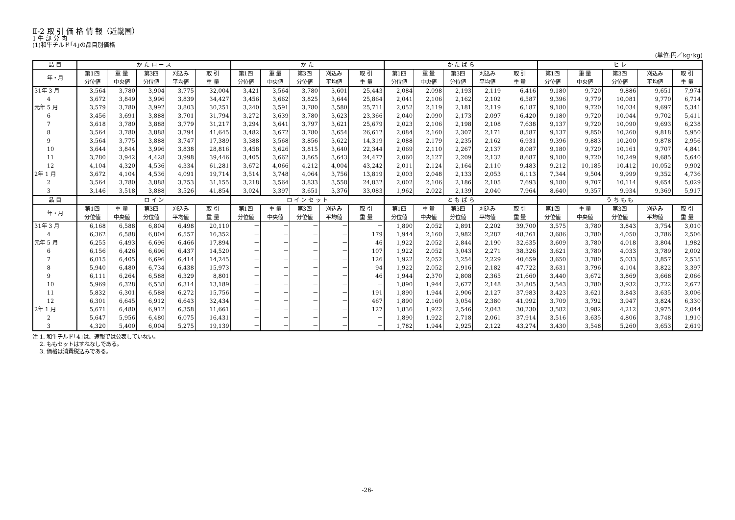Ⅱ-2 取 引 価 格 情 報（近畿圏）
1 牛 部 分 肉
(1)和牛チルド｢4｣の品目別価格
(単位:円／kg･kg)
| 品 目 | か た ロ ー ス | | | | | か た | | | | | か た ば ら | | | | | ヒ レ | | | | |
| --- | --- | --- | --- | --- | --- | --- | --- | --- | --- | --- | --- | --- | --- | --- | --- | --- | --- | --- | --- | --- |
| 年・月 | 第1四 分位値 | 重 量 中央値 | 第3四 分位値 | 刈込み 平均値 | 取 引 重 量 | 第1四 分位値 | 重 量 中央値 | 第3四 分位値 | 刈込み 平均値 | 取 引 重 量 | 第1四 分位値 | 重 量 中央値 | 第3四 分位値 | 刈込み 平均値 | 取 引 重 量 | 第1四 分位値 | 重 量 中央値 | 第3四 分位値 | 刈込み 平均値 | 取 引 重 量 |
| 31年 3 月 | 3,564 | 3,780 | 3,904 | 3,775 | 32,004 | 3,421 | 3,564 | 3,780 | 3,601 | 25,443 | 2,084 | 2,098 | 2,193 | 2,119 | 6,416 | 9,180 | 9,720 | 9,886 | 9,651 | 7,974 |
| 4 | 3,672 | 3,849 | 3,996 | 3,839 | 34,427 | 3,456 | 3,662 | 3,825 | 3,644 | 25,864 | 2,041 | 2,106 | 2,162 | 2,102 | 6,587 | 9,396 | 9,779 | 10,081 | 9,770 | 6,714 |
| 元年 5 月 | 3,579 | 3,780 | 3,992 | 3,803 | 30,251 | 3,240 | 3,591 | 3,780 | 3,580 | 25,711 | 2,052 | 2,119 | 2,181 | 2,119 | 6,187 | 9,180 | 9,720 | 10,034 | 9,697 | 5,341 |
| 6 | 3,456 | 3,691 | 3,888 | 3,701 | 31,794 | 3,272 | 3,639 | 3,780 | 3,623 | 23,366 | 2,040 | 2,090 | 2,173 | 2,097 | 6,420 | 9,180 | 9,720 | 10,044 | 9,702 | 5,411 |
| 7 | 3,618 | 3,780 | 3,888 | 3,779 | 31,217 | 3,294 | 3,641 | 3,797 | 3,621 | 25,679 | 2,023 | 2,106 | 2,198 | 2,108 | 7,638 | 9,137 | 9,720 | 10,090 | 9,693 | 6,238 |
| 8 | 3,564 | 3,780 | 3,888 | 3,794 | 41,645 | 3,482 | 3,672 | 3,780 | 3,654 | 26,612 | 2,084 | 2,160 | 2,307 | 2,171 | 8,587 | 9,137 | 9,850 | 10,260 | 9,818 | 5,950 |
| 9 | 3,564 | 3,775 | 3,888 | 3,747 | 17,389 | 3,388 | 3,568 | 3,856 | 3,622 | 14,319 | 2,088 | 2,179 | 2,235 | 2,162 | 6,931 | 9,396 | 9,883 | 10,200 | 9,878 | 2,956 |
| 10 | 3,644 | 3,844 | 3,996 | 3,838 | 28,816 | 3,458 | 3,626 | 3,815 | 3,640 | 22,344 | 2,069 | 2,110 | 2,267 | 2,137 | 8,087 | 9,180 | 9,720 | 10,161 | 9,707 | 4,841 |
| 11 | 3,780 | 3,942 | 4,428 | 3,998 | 39,446 | 3,405 | 3,662 | 3,865 | 3,643 | 24,477 | 2,060 | 2,127 | 2,209 | 2,132 | 8,687 | 9,180 | 9,720 | 10,249 | 9,685 | 5,640 |
| 12 | 4,104 | 4,320 | 4,536 | 4,334 | 61,281 | 3,672 | 4,066 | 4,212 | 4,004 | 43,242 | 2,011 | 2,124 | 2,164 | 2,110 | 9,483 | 9,212 | 10,185 | 10,412 | 10,052 | 9,902 |
| 2年 1 月 | 3,672 | 4,104 | 4,536 | 4,091 | 19,714 | 3,514 | 3,748 | 4,064 | 3,756 | 13,819 | 2,003 | 2,048 | 2,133 | 2,053 | 6,113 | 7,344 | 9,504 | 9,999 | 9,352 | 4,736 |
| 2 | 3,564 | 3,780 | 3,888 | 3,753 | 31,155 | 3,218 | 3,564 | 3,833 | 3,558 | 24,832 | 2,002 | 2,106 | 2,186 | 2,105 | 7,693 | 9,180 | 9,707 | 10,114 | 9,654 | 5,029 |
| 3 | 3,146 | 3,518 | 3,888 | 3,526 | 41,854 | 3,024 | 3,397 | 3,651 | 3,376 | 33,083 | 1,962 | 2,022 | 2,139 | 2,040 | 7,964 | 8,640 | 9,357 | 9,934 | 9,369 | 5,917 |
| 品 目 | ロ イ ン | | | | | ロ イ ン セ ッ ト | | | | | と も ば ら | | | | | う ち も も | | | | |
| 年・月 | 第1四 分位値 | 重 量 中央値 | 第3四 分位値 | 刈込み 平均値 | 取 引 重 量 | 第1四 分位値 | 重 量 中央値 | 第3四 分位値 | 刈込み 平均値 | 取 引 重 量 | 第1四 分位値 | 重 量 中央値 | 第3四 分位値 | 刈込み 平均値 | 取 引 重 量 | 第1四 分位値 | 重 量 中央値 | 第3四 分位値 | 刈込み 平均値 | 取 引 重 量 |
| 31年 3 月 | 6,168 | 6,588 | 6,804 | 6,498 | 20,110 | － | － | － | － | － | 1,890 | 2,052 | 2,891 | 2,202 | 39,700 | 3,575 | 3,780 | 3,843 | 3,754 | 3,010 |
| 4 | 6,362 | 6,588 | 6,804 | 6,557 | 16,352 | － | － | － | － | 179 | 1,944 | 2,160 | 2,982 | 2,287 | 48,261 | 3,686 | 3,780 | 4,050 | 3,786 | 2,506 |
| 元年 5 月 | 6,255 | 6,493 | 6,696 | 6,466 | 17,894 | － | － | － | － | 46 | 1,922 | 2,052 | 2,844 | 2,190 | 32,635 | 3,609 | 3,780 | 4,018 | 3,804 | 1,982 |
| 6 | 6,156 | 6,426 | 6,696 | 6,437 | 14,520 | － | － | － | － | 107 | 1,922 | 2,052 | 3,043 | 2,271 | 38,326 | 3,621 | 3,780 | 4,033 | 3,789 | 2,002 |
| 7 | 6,015 | 6,405 | 6,696 | 6,414 | 14,245 | － | － | － | － | 126 | 1,922 | 2,052 | 3,254 | 2,229 | 40,659 | 3,650 | 3,780 | 5,033 | 3,857 | 2,535 |
| 8 | 5,940 | 6,480 | 6,734 | 6,438 | 15,973 | － | － | － | － | 94 | 1,922 | 2,052 | 2,916 | 2,182 | 47,722 | 3,631 | 3,796 | 4,104 | 3,822 | 3,397 |
| 9 | 6,111 | 6,264 | 6,588 | 6,329 | 8,801 | － | － | － | － | 46 | 1,944 | 2,370 | 2,808 | 2,365 | 21,660 | 3,440 | 3,672 | 3,869 | 3,668 | 2,066 |
| 10 | 5,969 | 6,328 | 6,538 | 6,314 | 13,189 | － | － | － | － | － | 1,890 | 1,944 | 2,677 | 2,148 | 34,805 | 3,543 | 3,780 | 3,932 | 3,722 | 2,672 |
| 11 | 5,832 | 6,301 | 6,588 | 6,272 | 15,756 | － | － | － | － | 191 | 1,890 | 1,944 | 2,906 | 2,127 | 37,983 | 3,423 | 3,621 | 3,843 | 3,635 | 3,006 |
| 12 | 6,301 | 6,645 | 6,912 | 6,643 | 32,434 | － | － | － | － | 467 | 1,890 | 2,160 | 3,054 | 2,380 | 41,992 | 3,709 | 3,792 | 3,947 | 3,824 | 6,330 |
| 2年 1 月 | 5,671 | 6,480 | 6,912 | 6,358 | 11,661 | － | － | － | － | 127 | 1,836 | 1,922 | 2,546 | 2,043 | 30,230 | 3,582 | 3,982 | 4,212 | 3,975 | 2,044 |
| 2 | 5,647 | 5,956 | 6,480 | 6,075 | 16,431 | － | － | － | － | － | 1,890 | 1,922 | 2,718 | 2,061 | 37,914 | 3,516 | 3,635 | 4,806 | 3,748 | 1,910 |
| 3 | 4,320 | 5,400 | 6,004 | 5,275 | 19,139 | － | － | － | － | － | 1,782 | 1,944 | 2,925 | 2,122 | 43,274 | 3,430 | 3,548 | 5,260 | 3,653 | 2,619 |
注 1. 和牛チルド｢4｣は、速報では公表していない。
　 2. ももセットはすねなしである。
　 3. 価格は消費税込みである。
-26-